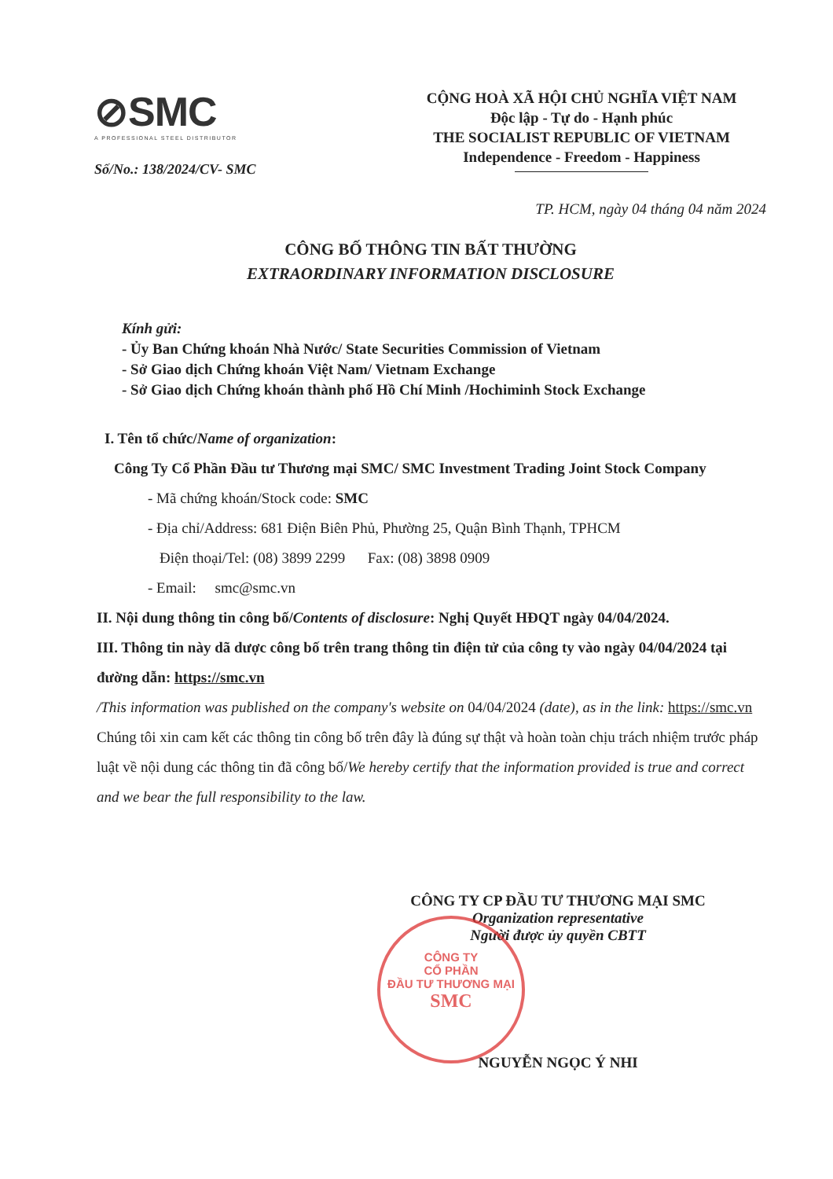⊘SMC
A PROFESSIONAL STEEL DISTRIBUTOR
Số/No.: 138/2024/CV- SMC
CỘNG HOÀ XÃ HỘI CHỦ NGHĨA VIỆT NAM
Độc lập - Tự do - Hạnh phúc
THE SOCIALIST REPUBLIC OF VIETNAM
Independence - Freedom - Happiness
TP. HCM, ngày 04 tháng 04 năm 2024
CÔNG BỐ THÔNG TIN BẤT THƯỜNG
EXTRAORDINARY INFORMATION DISCLOSURE
Kính gửi:
- Ủy Ban Chứng khoán Nhà Nước/ State Securities Commission of Vietnam
- Sở Giao dịch Chứng khoán Việt Nam/ Vietnam Exchange
- Sở Giao dịch Chứng khoán thành phố Hồ Chí Minh /Hochiminh Stock Exchange
I. Tên tổ chức/Name of organization:
Công Ty Cổ Phần Đầu tư Thương mại SMC/ SMC Investment Trading Joint Stock Company
- Mã chứng khoán/Stock code: SMC
- Địa chỉ/Address: 681 Điện Biên Phủ, Phường 25, Quận Bình Thạnh, TPHCM
Điện thoại/Tel: (08) 3899 2299 Fax: (08) 3898 0909
- Email: smc@smc.vn
II. Nội dung thông tin công bố/Contents of disclosure: Nghị Quyết HĐQT ngày 04/04/2024.
III. Thông tin này dã dược công bố trên trang thông tin điện tử của công ty vào ngày 04/04/2024 tại đường dẫn: https://smc.vn
/This information was published on the company's website on 04/04/2024 (date), as in the link: https://smc.vn
Chúng tôi xin cam kết các thông tin công bố trên đây là đúng sự thật và hoàn toàn chịu trách nhiệm trước pháp luật về nội dung các thông tin đã công bố/We hereby certify that the information provided is true and correct and we bear the full responsibility to the law.
CÔNG TY CP ĐẦU TƯ THƯƠNG MẠI SMC
Organization representative
Người được ủy quyền CBTT
NGUYỄN NGỌC Ý NHI
CÔNG TY
CỔ PHẦN
ĐẦU TƯ THƯƠNG MẠI
SMC